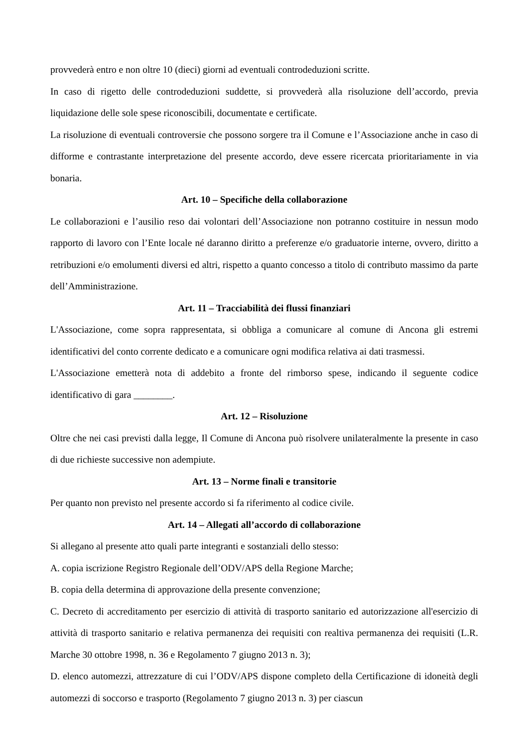provvederà entro e non oltre 10 (dieci) giorni ad eventuali controdeduzioni scritte.
In caso di rigetto delle controdeduzioni suddette, si provvederà alla risoluzione dell’accordo, previa liquidazione delle sole spese riconoscibili, documentate e certificate.
La risoluzione di eventuali controversie che possono sorgere tra il Comune e l’Associazione anche in caso di difforme e contrastante interpretazione del presente accordo, deve essere ricercata prioritariamente in via bonaria.
Art. 10 – Specifiche della collaborazione
Le collaborazioni e l’ausilio reso dai volontari dell’Associazione non potranno costituire in nessun modo rapporto di lavoro con l’Ente locale né daranno diritto a preferenze e/o graduatorie interne, ovvero, diritto a retribuzioni e/o emolumenti diversi ed altri, rispetto a quanto concesso a titolo di contributo massimo da parte dell’Amministrazione.
Art. 11 – Tracciabilità dei flussi finanziari
L'Associazione, come sopra rappresentata, si obbliga a comunicare al comune di Ancona gli estremi identificativi del conto corrente dedicato e a comunicare ogni modifica relativa ai dati trasmessi.
L'Associazione emetterà nota di addebito a fronte del rimborso spese, indicando il seguente codice identificativo di gara ________.
Art. 12 – Risoluzione
Oltre che nei casi previsti dalla legge, Il Comune di Ancona può risolvere unilateralmente la presente in caso di due richieste successive non adempiute.
Art. 13 – Norme finali e transitorie
Per quanto non previsto nel presente accordo si fa riferimento al codice civile.
Art. 14 – Allegati all’accordo di collaborazione
Si allegano al presente atto quali parte integranti e sostanziali dello stesso:
A. copia iscrizione Registro Regionale dell’ODV/APS della Regione Marche;
B. copia della determina di approvazione della presente convenzione;
C. Decreto di accreditamento per esercizio di attività di trasporto sanitario ed autorizzazione all'esercizio di attività di trasporto sanitario e relativa permanenza dei requisiti con realtiva permanenza dei requisiti (L.R. Marche 30 ottobre 1998, n. 36 e Regolamento 7 giugno 2013 n. 3);
D. elenco automezzi, attrezzature di cui l’ODV/APS dispone completo della Certificazione di idoneità degli automezzi di soccorso e trasporto (Regolamento 7 giugno 2013 n. 3) per ciascun